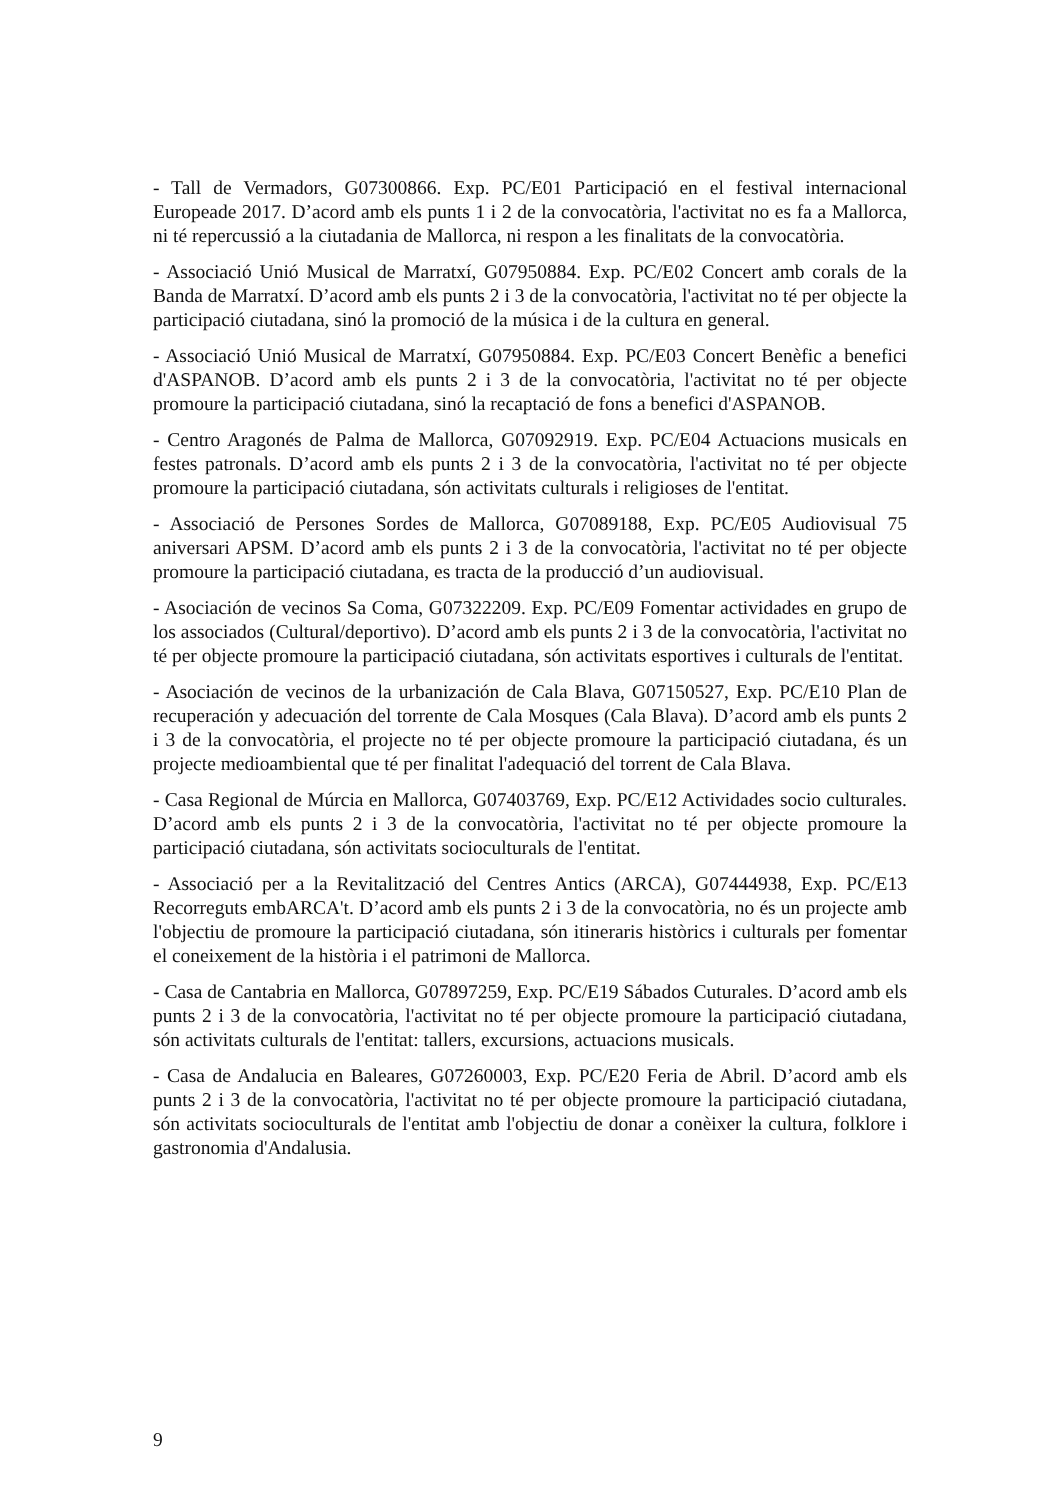- Tall de Vermadors, G07300866. Exp. PC/E01 Participació en el festival internacional Europeade 2017. D’acord amb els punts 1 i 2 de la convocatòria, l'activitat no es fa a Mallorca, ni té repercussió a la ciutadania de Mallorca, ni respon a les finalitats de la convocatòria.
- Associació Unió Musical de Marratxí, G07950884. Exp. PC/E02 Concert amb corals de la Banda de Marratxí. D’acord amb els punts 2 i 3 de la convocatòria, l'activitat no té per objecte la participació ciutadana, sinó la promoció de la música i de la cultura en general.
- Associació Unió Musical de Marratxí, G07950884. Exp. PC/E03 Concert Benèfic a benefici d'ASPANOB. D’acord amb els punts 2 i 3 de la convocatòria, l'activitat no té per objecte promoure la participació ciutadana, sinó la recaptació de fons a benefici d'ASPANOB.
- Centro Aragonés de Palma de Mallorca, G07092919. Exp. PC/E04 Actuacions musicals en festes patronals. D’acord amb els punts 2 i 3 de la convocatòria, l'activitat no té per objecte promoure la participació ciutadana, són activitats culturals i religioses de l'entitat.
- Associació de Persones Sordes de Mallorca, G07089188, Exp. PC/E05 Audiovisual 75 aniversari APSM. D’acord amb els punts 2 i 3 de la convocatòria, l'activitat no té per objecte promoure la participació ciutadana, es tracta de la producció d’un audiovisual.
- Asociación de vecinos Sa Coma, G07322209. Exp. PC/E09 Fomentar actividades en grupo de los associados (Cultural/deportivo). D’acord amb els punts 2 i 3 de la convocatòria, l'activitat no té per objecte promoure la participació ciutadana, són activitats esportives i culturals de l'entitat.
- Asociación de vecinos de la urbanización de Cala Blava, G07150527, Exp. PC/E10 Plan de recuperación y adecuación del torrente de Cala Mosques (Cala Blava). D’acord amb els punts 2 i 3 de la convocatòria, el projecte no té per objecte promoure la participació ciutadana, és un projecte medioambiental que té per finalitat l'adequació del torrent de Cala Blava.
- Casa Regional de Múrcia en Mallorca, G07403769, Exp. PC/E12 Actividades socio culturales. D’acord amb els punts 2 i 3 de la convocatòria, l'activitat no té per objecte promoure la participació ciutadana, són activitats socioculturals de l'entitat.
- Associació per a la Revitalització del Centres Antics (ARCA), G07444938, Exp. PC/E13 Recorreguts embARCA't. D’acord amb els punts 2 i 3 de la convocatòria, no és un projecte amb l'objectiu de promoure la participació ciutadana, són itineraris històrics i culturals per fomentar el coneixement de la història i el patrimoni de Mallorca.
- Casa de Cantabria en Mallorca, G07897259, Exp. PC/E19 Sábados Cuturales. D’acord amb els punts 2 i 3 de la convocatòria, l'activitat no té per objecte promoure la participació ciutadana, són activitats culturals de l'entitat: tallers, excursions, actuacions musicals.
- Casa de Andalucia en Baleares, G07260003, Exp. PC/E20 Feria de Abril. D’acord amb els punts 2 i 3 de la convocatòria, l'activitat no té per objecte promoure la participació ciutadana, són activitats socioculturals de l'entitat amb l'objectiu de donar a conèixer la cultura, folklore i gastronomia d'Andalusia.
9